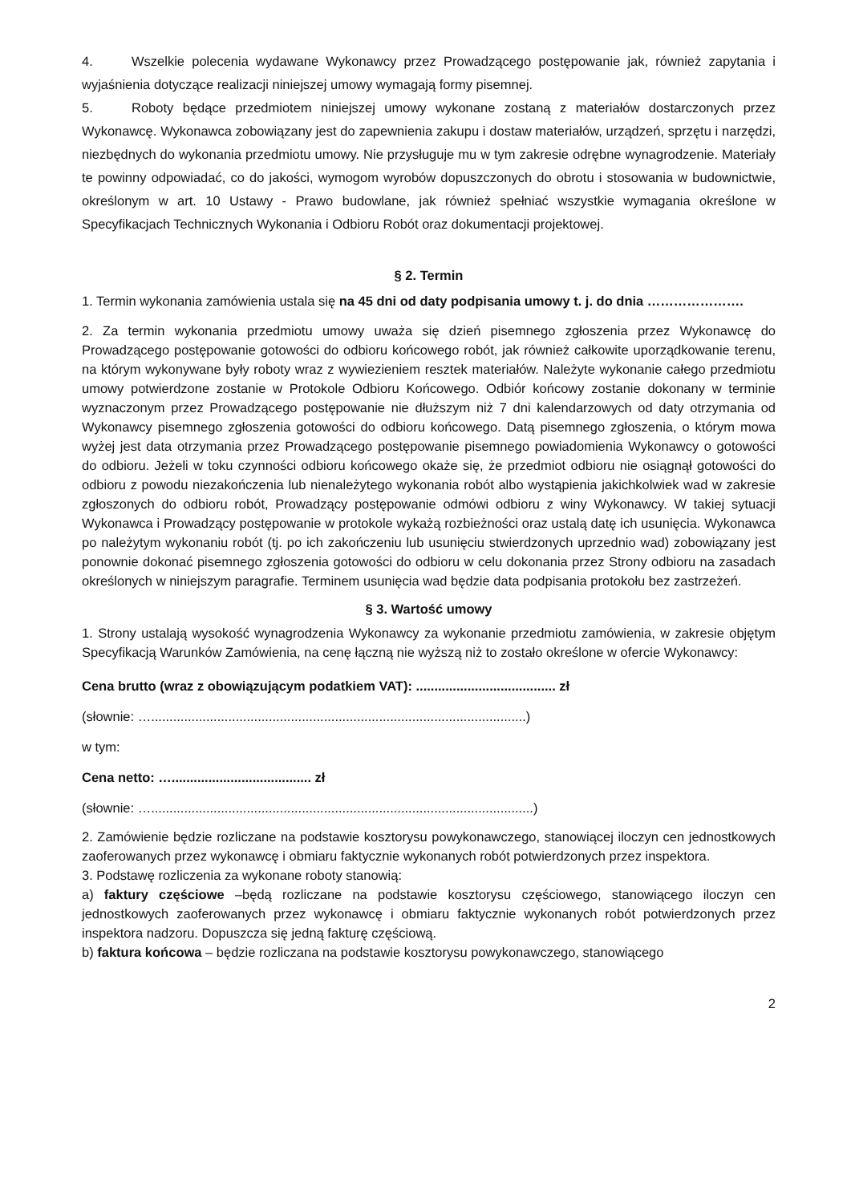4. Wszelkie polecenia wydawane Wykonawcy przez Prowadzącego postępowanie jak, również zapytania i wyjaśnienia dotyczące realizacji niniejszej umowy wymagają formy pisemnej.
5. Roboty będące przedmiotem niniejszej umowy wykonane zostaną z materiałów dostarczonych przez Wykonawcę. Wykonawca zobowiązany jest do zapewnienia zakupu i dostaw materiałów, urządzeń, sprzętu i narzędzi, niezbędnych do wykonania przedmiotu umowy. Nie przysługuje mu w tym zakresie odrębne wynagrodzenie. Materiały te powinny odpowiadać, co do jakości, wymogom wyrobów dopuszczonych do obrotu i stosowania w budownictwie, określonym w art. 10 Ustawy - Prawo budowlane, jak również spełniać wszystkie wymagania określone w Specyfikacjach Technicznych Wykonania i Odbioru Robót oraz dokumentacji projektowej.
§ 2. Termin
1. Termin wykonania zamówienia ustala się na 45 dni od daty podpisania umowy t. j. do dnia ………………….
2. Za termin wykonania przedmiotu umowy uważa się dzień pisemnego zgłoszenia przez Wykonawcę do Prowadzącego postępowanie gotowości do odbioru końcowego robót, jak również całkowite uporządkowanie terenu, na którym wykonywane były roboty wraz z wywiezieniem resztek materiałów. Należyte wykonanie całego przedmiotu umowy potwierdzone zostanie w Protokole Odbioru Końcowego. Odbiór końcowy zostanie dokonany w terminie wyznaczonym przez Prowadzącego postępowanie nie dłuższym niż 7 dni kalendarzowych od daty otrzymania od Wykonawcy pisemnego zgłoszenia gotowości do odbioru końcowego. Datą pisemnego zgłoszenia, o którym mowa wyżej jest data otrzymania przez Prowadzącego postępowanie pisemnego powiadomienia Wykonawcy o gotowości do odbioru. Jeżeli w toku czynności odbioru końcowego okaże się, że przedmiot odbioru nie osiągnął gotowości do odbioru z powodu niezakończenia lub nienależytego wykonania robót albo wystąpienia jakichkolwiek wad w zakresie zgłoszonych do odbioru robót, Prowadzący postępowanie odmówi odbioru z winy Wykonawcy. W takiej sytuacji Wykonawca i Prowadzący postępowanie w protokole wykażą rozbieżności oraz ustalą datę ich usunięcia. Wykonawca po należytym wykonaniu robót (tj. po ich zakończeniu lub usunięciu stwierdzonych uprzednio wad) zobowiązany jest ponownie dokonać pisemnego zgłoszenia gotowości do odbioru w celu dokonania przez Strony odbioru na zasadach określonych w niniejszym paragrafie. Terminem usunięcia wad będzie data podpisania protokołu bez zastrzeżeń.
§ 3. Wartość umowy
1. Strony ustalają wysokość wynagrodzenia Wykonawcy za wykonanie przedmiotu zamówienia, w zakresie objętym Specyfikacją Warunków Zamówienia, na cenę łączną nie wyższą niż to zostało określone w ofercie Wykonawcy:
Cena brutto (wraz z obowiązującym podatkiem VAT): ...................................... zł
(słownie: …......................................................................................................)
w tym:
Cena netto: …...................................... zł
(słownie: …........................................................................................................)
2. Zamówienie będzie rozliczane na podstawie kosztorysu powykonawczego, stanowiącej iloczyn cen jednostkowych zaoferowanych przez wykonawcę i obmiaru faktycznie wykonanych robót potwierdzonych przez inspektora.
3. Podstawę rozliczenia za wykonane roboty stanowią:
a) faktury częściowe –będą rozliczane na podstawie kosztorysu częściowego, stanowiącego iloczyn cen jednostkowych zaoferowanych przez wykonawcę i obmiaru faktycznie wykonanych robót potwierdzonych przez inspektora nadzoru. Dopuszcza się jedną fakturę częściową.
b) faktura końcowa – będzie rozliczana na podstawie kosztorysu powykonawczego, stanowiącego
2